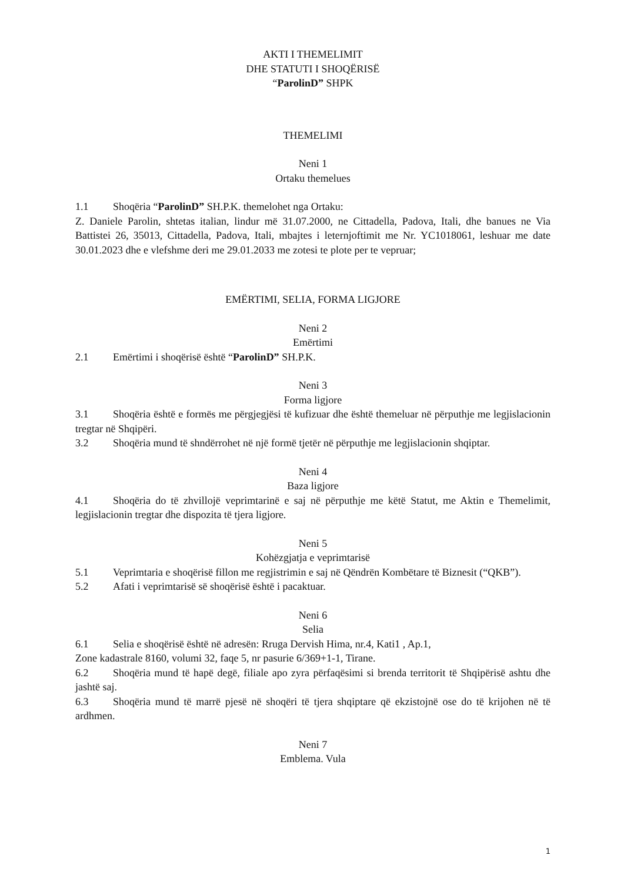AKTI I THEMELIMIT
DHE STATUTI I SHOQËRISË
“ParolinD” SHPK
THEMELIMI
Neni 1
Ortaku themelues
1.1 Shoqëria “ParolinD” SH.P.K. themelohet nga Ortaku:
Z. Daniele Parolin, shtetas italian, lindur më 31.07.2000, ne Cittadella, Padova, Itali, dhe banues ne Via Battistei 26, 35013, Cittadella, Padova, Itali, mbajtes i leternjoftimit me Nr. YC1018061, leshuar me date 30.01.2023 dhe e vlefshme deri me 29.01.2033 me zotesi te plote per te vepruar;
EMËRTIMI, SELIA, FORMA LIGJORE
Neni 2
Emërtimi
2.1 Emërtimi i shoqërisë është “ParolinD” SH.P.K.
Neni 3
Forma ligjore
3.1 Shoqëria është e formës me përgjegjësi të kufizuar dhe është themeluar në përputhje me legjislacionin tregtar në Shqipëri.
3.2 Shoqëria mund të shndërrohet në një formë tjetër në përputhje me legjislacionin shqiptar.
Neni 4
Baza ligjore
4.1 Shoqëria do të zhvillojë veprimtarinë e saj në përputhje me këtë Statut, me Aktin e Themelimit, legjislacionin tregtar dhe dispozita të tjera ligjore.
Neni 5
Kohëzgjatja e veprimtarisë
5.1 Veprimtaria e shoqërisë fillon me regjistrimin e saj në Qëndrën Kombëtare të Biznesit (“QKB”).
5.2 Afati i veprimtarisë së shoqërisë është i pacaktuar.
Neni 6
Selia
6.1 Selia e shoqërisë është në adresën: Rruga Dervish Hima, nr.4, Kati1 , Ap.1,
Zone kadastrale 8160, volumi 32, faqe 5, nr pasurie 6/369+1-1, Tirane.
6.2 Shoqëria mund të hapë degë, filiale apo zyra përfaqësimi si brenda territorit të Shqipërisë ashtu dhe jashtë saj.
6.3 Shoqëria mund të marrë pjesë në shoqëri të tjera shqiptare që ekzistojnë ose do të krijohen në të ardhmen.
Neni 7
Emblema. Vula
1